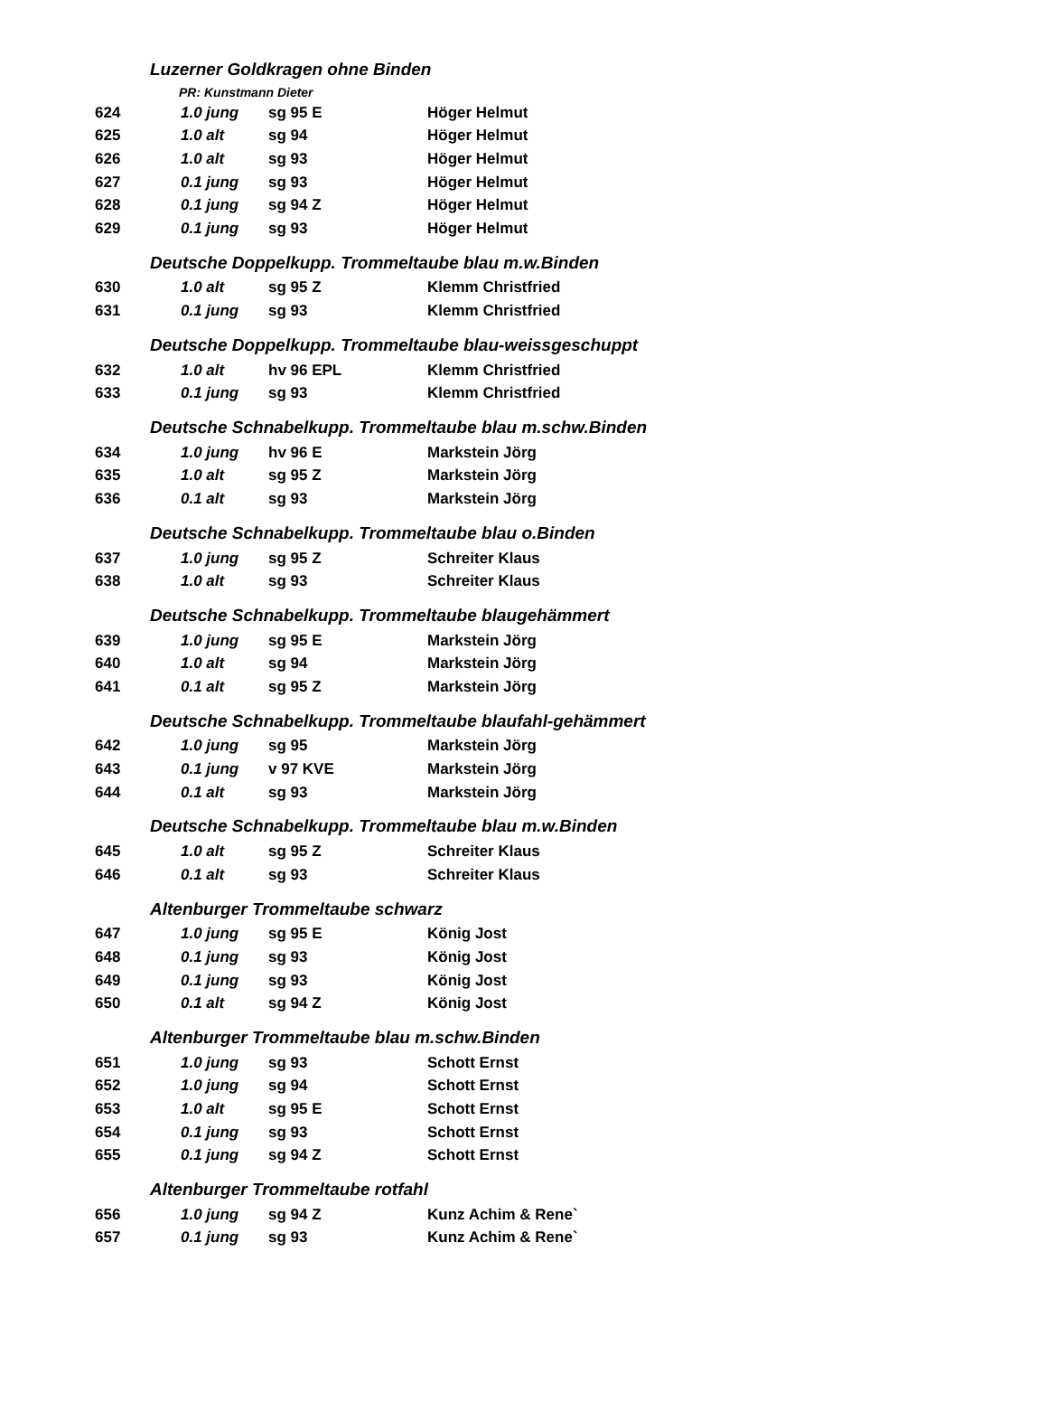| Luzerner Goldkragen ohne Binden | | | |
| PR: Kunstmann Dieter | | | |
| 624 | 1.0 jung | sg 95 E | Höger Helmut |
| 625 | 1.0 alt | sg 94 | Höger Helmut |
| 626 | 1.0 alt | sg 93 | Höger Helmut |
| 627 | 0.1 jung | sg 93 | Höger Helmut |
| 628 | 0.1 jung | sg 94 Z | Höger Helmut |
| 629 | 0.1 jung | sg 93 | Höger Helmut |
| Deutsche Doppelkupp. Trommeltaube blau m.w.Binden | | | |
| 630 | 1.0 alt | sg 95 Z | Klemm Christfried |
| 631 | 0.1 jung | sg 93 | Klemm Christfried |
| Deutsche Doppelkupp. Trommeltaube blau-weissgeschuppt | | | |
| 632 | 1.0 alt | hv 96 EPL | Klemm Christfried |
| 633 | 0.1 jung | sg 93 | Klemm Christfried |
| Deutsche Schnabelkupp. Trommeltaube blau m.schw.Binden | | | |
| 634 | 1.0 jung | hv 96 E | Markstein Jörg |
| 635 | 1.0 alt | sg 95 Z | Markstein Jörg |
| 636 | 0.1 alt | sg 93 | Markstein Jörg |
| Deutsche Schnabelkupp. Trommeltaube blau o.Binden | | | |
| 637 | 1.0 jung | sg 95 Z | Schreiter Klaus |
| 638 | 1.0 alt | sg 93 | Schreiter Klaus |
| Deutsche Schnabelkupp. Trommeltaube blaugehämmert | | | |
| 639 | 1.0 jung | sg 95 E | Markstein Jörg |
| 640 | 1.0 alt | sg 94 | Markstein Jörg |
| 641 | 0.1 alt | sg 95 Z | Markstein Jörg |
| Deutsche Schnabelkupp. Trommeltaube blaufahl-gehämmert | | | |
| 642 | 1.0 jung | sg 95 | Markstein Jörg |
| 643 | 0.1 jung | v 97 KVE | Markstein Jörg |
| 644 | 0.1 alt | sg 93 | Markstein Jörg |
| Deutsche Schnabelkupp. Trommeltaube blau m.w.Binden | | | |
| 645 | 1.0 alt | sg 95 Z | Schreiter Klaus |
| 646 | 0.1 alt | sg 93 | Schreiter Klaus |
| Altenburger Trommeltaube schwarz | | | |
| 647 | 1.0 jung | sg 95 E | König Jost |
| 648 | 0.1 jung | sg 93 | König Jost |
| 649 | 0.1 jung | sg 93 | König Jost |
| 650 | 0.1 alt | sg 94 Z | König Jost |
| Altenburger Trommeltaube blau m.schw.Binden | | | |
| 651 | 1.0 jung | sg 93 | Schott Ernst |
| 652 | 1.0 jung | sg 94 | Schott Ernst |
| 653 | 1.0 alt | sg 95 E | Schott Ernst |
| 654 | 0.1 jung | sg 93 | Schott Ernst |
| 655 | 0.1 jung | sg 94 Z | Schott Ernst |
| Altenburger Trommeltaube rotfahl | | | |
| 656 | 1.0 jung | sg 94 Z | Kunz Achim & Rene` |
| 657 | 0.1 jung | sg 93 | Kunz Achim & Rene` |